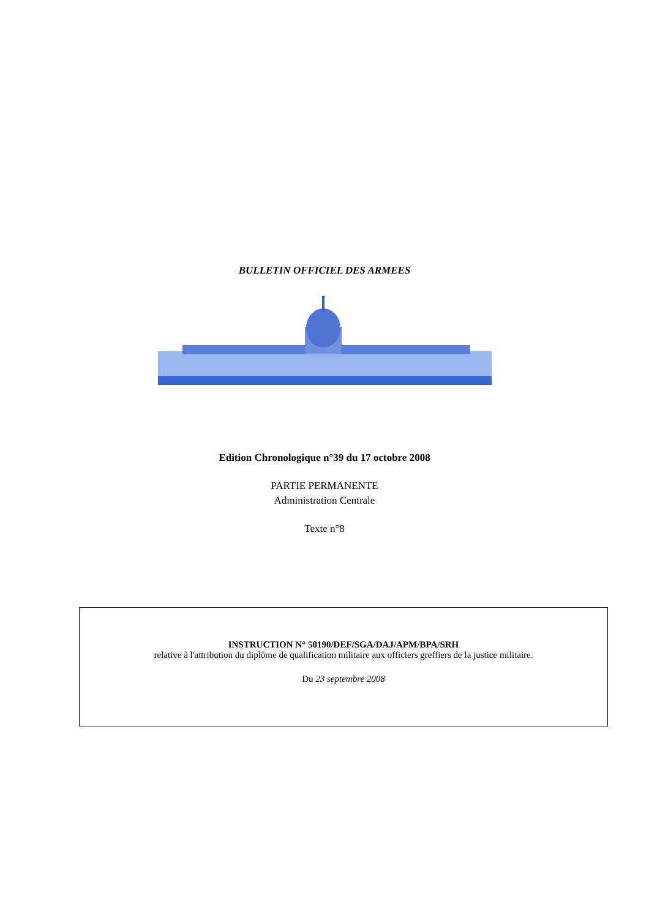BULLETIN OFFICIEL DES ARMEES
Edition Chronologique n°39 du 17 octobre 2008
PARTIE PERMANENTE
Administration Centrale
Texte n°8
INSTRUCTION N° 50190/DEF/SGA/DAJ/APM/BPA/SRH
relative à l'attribution du diplôme de qualification militaire aux officiers greffiers de la justice militaire.
Du 23 septembre 2008